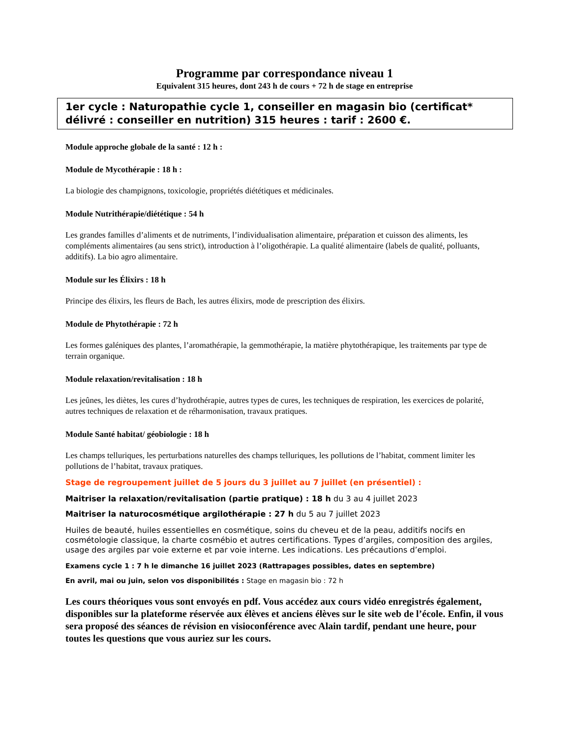Programme par correspondance niveau 1
Equivalent 315 heures, dont 243 h de cours + 72 h de stage en entreprise
1er cycle : Naturopathie cycle 1, conseiller en magasin bio (certificat* délivré : conseiller en nutrition) 315 heures : tarif : 2600 €.
Module approche globale de la santé : 12 h :
Module de Mycothérapie : 18 h :
La biologie des champignons, toxicologie, propriétés diététiques et médicinales.
Module Nutrithérapie/diététique : 54 h
Les grandes familles d’aliments et de nutriments, l’individualisation alimentaire, préparation et cuisson des aliments, les compléments alimentaires (au sens strict), introduction à l’oligothérapie. La qualité alimentaire (labels de qualité, polluants, additifs). La bio agro alimentaire.
Module sur les Élixirs : 18 h
Principe des élixirs, les fleurs de Bach, les autres élixirs, mode de prescription des élixirs.
Module de Phytothérapie : 72 h
Les formes galéniques des plantes, l’aromathérapie, la gemmothérapie, la matière phytothérapique, les traitements par type de terrain organique.
Module relaxation/revitalisation : 18 h
Les jeûnes, les diètes, les cures d’hydrothérapie, autres types de cures, les techniques de respiration, les exercices de polarité, autres techniques de relaxation et de réharmonisation, travaux pratiques.
Module Santé habitat/ géobiologie : 18 h
Les champs telluriques, les perturbations naturelles des champs telluriques, les pollutions de l’habitat, comment limiter les pollutions de l’habitat, travaux pratiques.
Stage de regroupement juillet de 5 jours du 3 juillet au 7 juillet (en présentiel) :
Maitriser la relaxation/revitalisation (partie pratique) : 18 h du 3 au 4 juillet 2023
Maitriser la naturocosmétique argilothérapie : 27 h du 5 au 7 juillet 2023
Huiles de beauté, huiles essentielles en cosmétique, soins du cheveu et de la peau, additifs nocifs en cosmétologie classique, la charte cosmébio et autres certifications. Types d’argiles, composition des argiles, usage des argiles par voie externe et par voie interne. Les indications. Les précautions d’emploi.
Examens cycle 1 : 7 h le dimanche 16 juillet 2023 (Rattrapages possibles, dates en septembre)
En avril, mai ou juin, selon vos disponibilités : Stage en magasin bio : 72 h
Les cours théoriques vous sont envoyés en pdf. Vous accédez aux cours vidéo enregistrés également, disponibles sur la plateforme réservée aux élèves et anciens élèves sur le site web de l’école. Enfin, il vous sera proposé des séances de révision en visioconférence avec Alain tardif, pendant une heure, pour toutes les questions que vous auriez sur les cours.